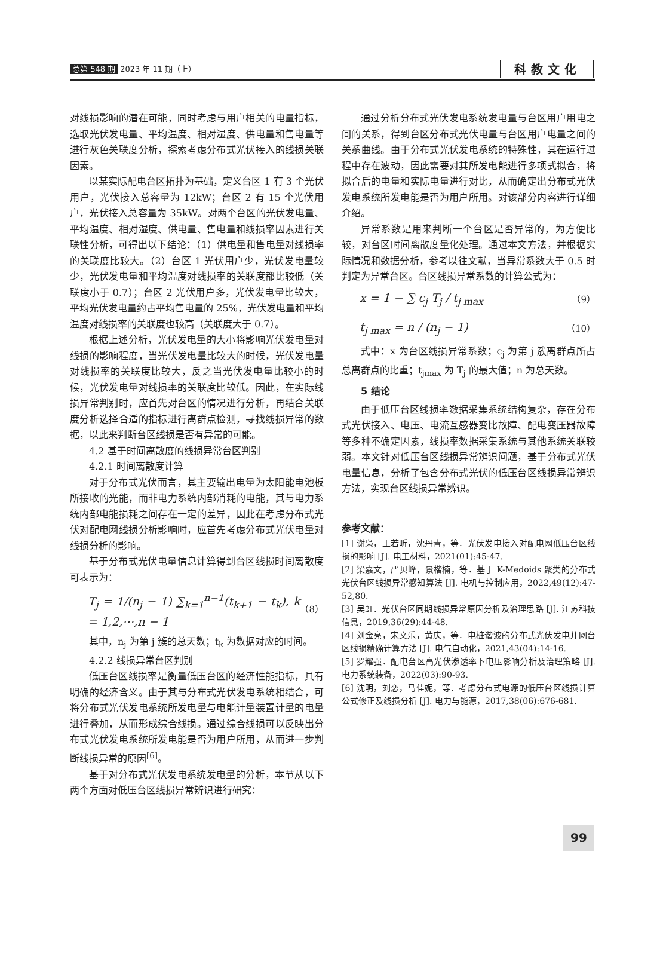总第 548 期 2023 年 11 期（上） 科教文化
对线损影响的潜在可能，同时考虑与用户相关的电量指标，选取光伏发电量、平均温度、相对湿度、供电量和售电量等进行灰色关联度分析，探索考虑分布式光伏接入的线损关联因素。
以某实际配电台区拓扑为基础，定义台区 1 有 3 个光伏用户，光伏接入总容量为 12kW；台区 2 有 15 个光伏用户，光伏接入总容量为 35kW。对两个台区的光伏发电量、平均温度、相对湿度、供电量、售电量和线损率因素进行关联性分析，可得出以下结论：（1）供电量和售电量对线损率的关联度比较大。（2）台区 1 光伏用户少，光伏发电量较少，光伏发电量和平均温度对线损率的关联度都比较低（关联度小于 0.7）；台区 2 光伏用户多，光伏发电量比较大，平均光伏发电量约占平均售电量的 25%，光伏发电量和平均温度对线损率的关联度也较高（关联度大于 0.7）。
根据上述分析，光伏发电量的大小将影响光伏发电量对线损的影响程度，当光伏发电量比较大的时候，光伏发电量对线损率的关联度比较大，反之当光伏发电量比较小的时候，光伏发电量对线损率的关联度比较低。因此，在实际线损异常判别时，应首先对台区的情况进行分析，再结合关联度分析选择合适的指标进行离群点检测，寻找线损异常的数据，以此来判断台区线损是否有异常的可能。
4.2 基于时间离散度的线损异常台区判别
4.2.1 时间离散度计算
对于分布式光伏而言，其主要输出电量为太阳能电池板所接收的光能，而非电力系统内部消耗的电能，其与电力系统内部电能损耗之间存在一定的差异，因此在考虑分布式光伏对配电网线损分析影响时，应首先考虑分布式光伏电量对线损分析的影响。
基于分布式光伏电量信息计算得到台区线损时间离散度可表示为：
T<sub>j</sub> = 1/(n<sub>j</sub> − 1) ∑<sub>k=1</sub><sup>n−1</sup>(t<sub>k+1</sub> − t<sub>k</sub>), k = 1,2,⋯,n − 1 （8）
其中，n<sub>j</sub> 为第 j 簇的总天数；t<sub>k</sub> 为数据对应的时间。
4.2.2 线损异常台区判别
低压台区线损率是衡量低压台区的经济性能指标，具有明确的经济含义。由于其与分布式光伏发电系统相结合，可将分布式光伏发电系统所发电量与电能计量装置计量的电量进行叠加，从而形成综合线损。通过综合线损可以反映出分布式光伏发电系统所发电能是否为用户所用，从而进一步判断线损异常的原因<sup>[6]</sup>。
基于对分布式光伏发电系统发电量的分析，本节从以下两个方面对低压台区线损异常辨识进行研究：
通过分析分布式光伏发电系统发电量与台区用户用电之间的关系，得到台区分布式光伏电量与台区用户电量之间的关系曲线。由于分布式光伏发电系统的特殊性，其在运行过程中存在波动，因此需要对其所发电能进行多项式拟合，将拟合后的电量和实际电量进行对比，从而确定出分布式光伏发电系统所发电能是否为用户所用。对该部分内容进行详细介绍。
异常系数是用来判断一个台区是否异常的，为方便比较，对台区时间离散度量化处理。通过本文方法，并根据实际情况和数据分析，参考以往文献，当异常系数大于 0.5 时判定为异常台区。台区线损异常系数的计算公式为：
x = 1 − ∑ c<sub>j</sub> T<sub>j</sub> / t<sub>j max</sub> （9）
t<sub>j max</sub> = n / (n<sub>j</sub> − 1) （10）
式中：x 为台区线损异常系数；c<sub>j</sub> 为第 j 簇离群点所占总离群点的比重；t<sub>jmax</sub> 为 T<sub>j</sub> 的最大值；n 为总天数。
5 结论
由于低压台区线损率数据采集系统结构复杂，存在分布式光伏接入、电压、电流互感器变比故障、配电变压器故障等多种不确定因素，线损率数据采集系统与其他系统关联较弱。本文针对低压台区线损异常辨识问题，基于分布式光伏电量信息，分析了包含分布式光伏的低压台区线损异常辨识方法，实现台区线损异常辨识。
参考文献：
[1] 谢枭，王若昕，沈丹青，等．光伏发电接入对配电网低压台区线损的影响 [J]. 电工材料，2021(01):45-47.
[2] 梁嘉文，严贝峰，景楷楠，等．基于 K-Medoids 聚类的分布式光伏台区线损异常感知算法 [J]. 电机与控制应用，2022,49(12):47-52,80.
[3] 吴虹．光伏台区同期线损异常原因分析及治理思路 [J]. 江苏科技信息，2019,36(29):44-48.
[4] 刘金亮，宋文乐，黄庆，等．电桩谐波的分布式光伏发电并网台区线损精确计算方法 [J]. 电气自动化，2021,43(04):14-16.
[5] 罗耀强．配电台区高光伏渗透率下电压影响分析及治理策略 [J]. 电力系统装备，2022(03):90-93.
[6] 沈明，刘恋，马佳妮，等．考虑分布式电源的低压台区线损计算公式修正及线损分析 [J]. 电力与能源，2017,38(06):676-681.
99